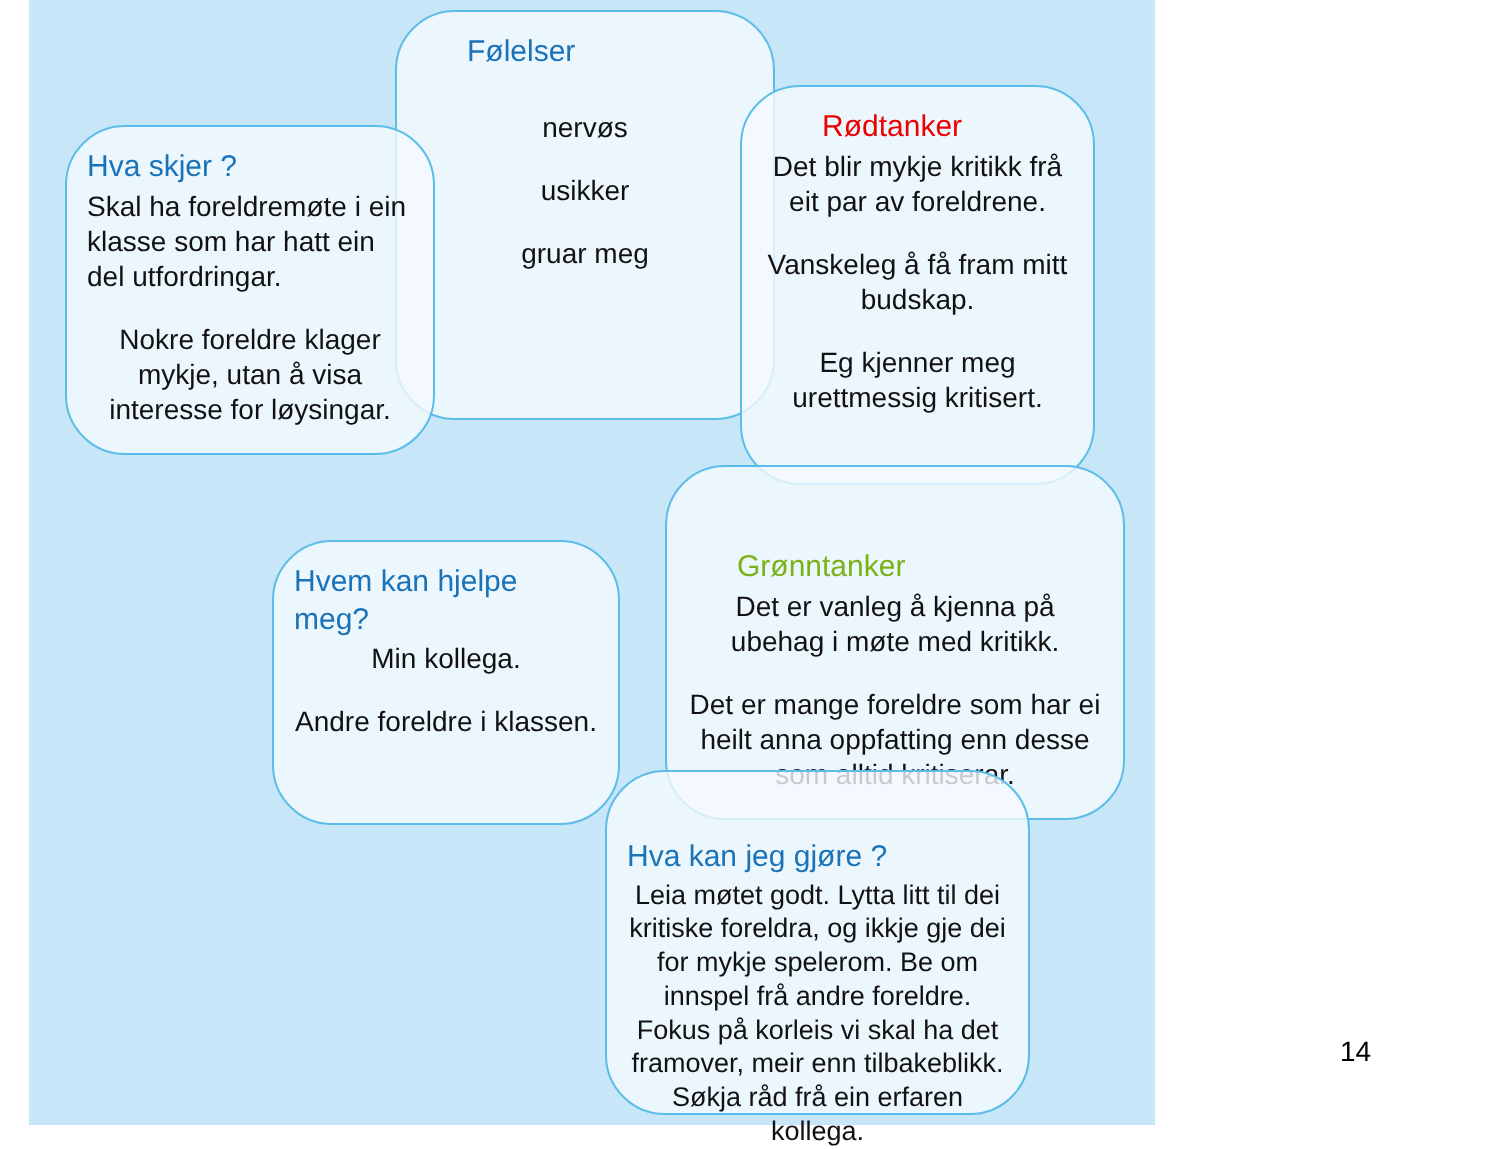Følelser
nervøs
usikker
gruar meg
Hva skjer ?
Skal ha foreldremøte i ein klasse som har hatt ein del utfordringar.
Nokre foreldre klager mykje, utan å visa interesse for løysingar.
Rødtanker
Det blir mykje kritikk frå eit par av foreldrene.
Vanskeleg å få fram mitt budskap.
Eg kjenner meg urettmessig kritisert.
Grønntanker
Det er vanleg å kjenna på ubehag i møte med kritikk.
Det er mange foreldre som har ei heilt anna oppfatting enn desse som alltid kritiserar.
Hvem kan hjelpe meg?
Min kollega.
Andre foreldre i klassen.
Hva kan jeg gjøre ?
Leia møtet godt. Lytta litt til dei kritiske foreldra, og ikkje gje dei for mykje spelerom. Be om innspel frå andre foreldre.
Fokus på korleis vi skal ha det framover, meir enn tilbakeblikk. Søkja råd frå ein erfaren kollega.
14